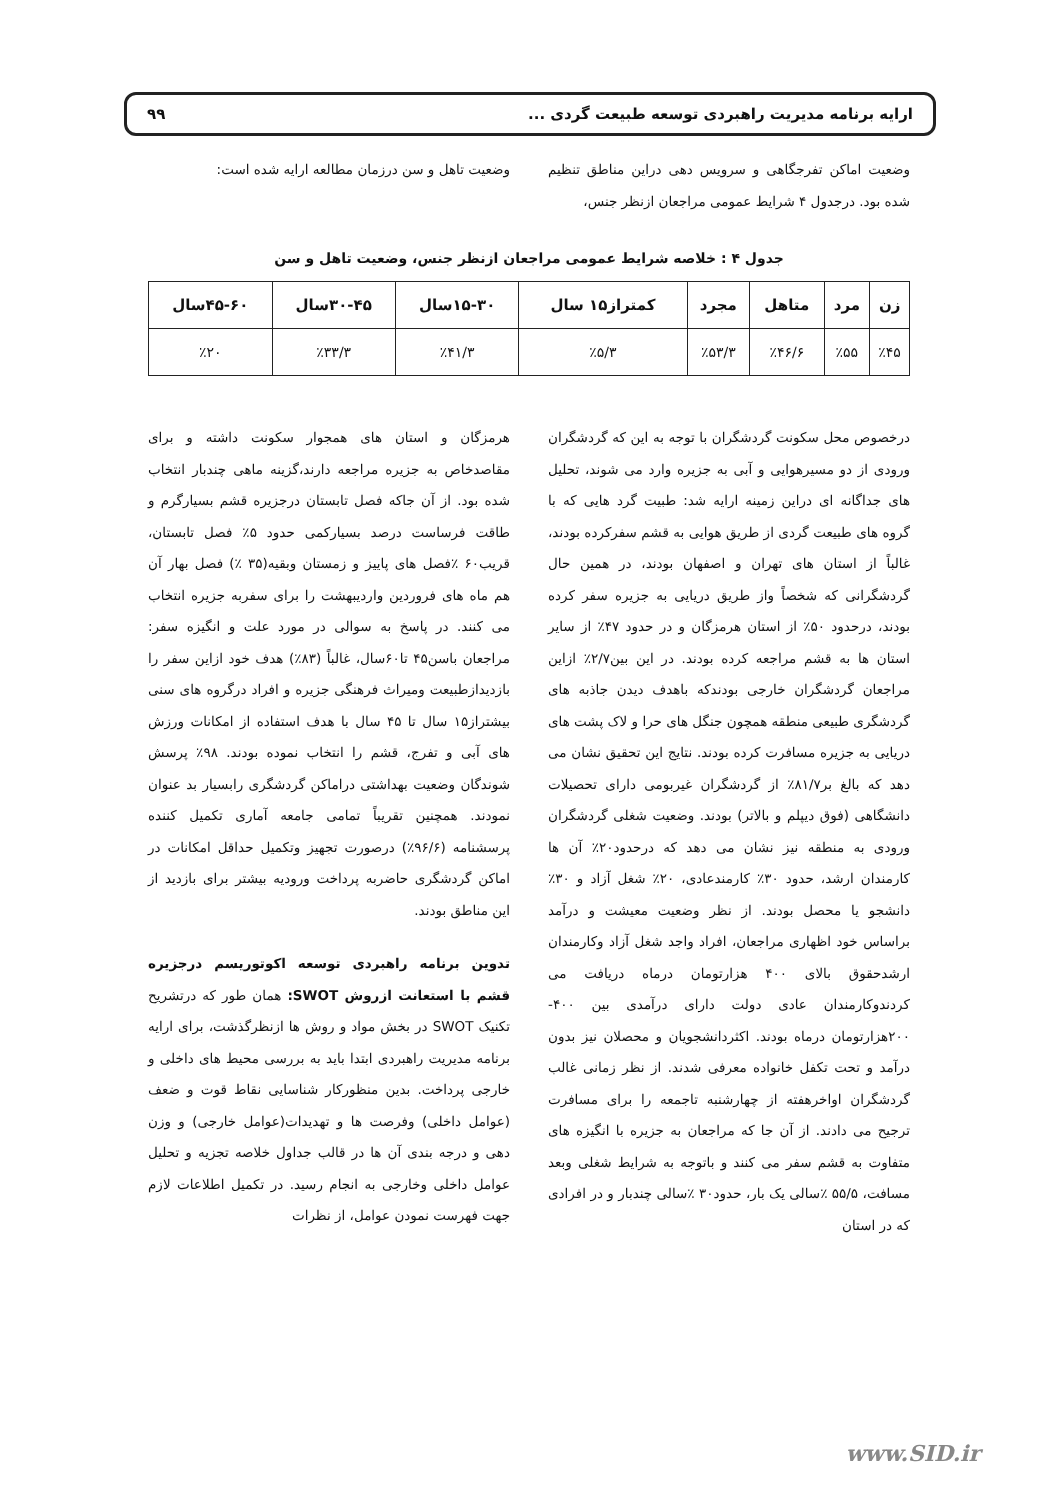ارایه برنامه مدیریت راهبردی توسعه طبیعت گردی ... ۹۹
وضعیت اماکن تفرجگاهی و سرویس دهی دراین مناطق تنظیم شده بود. درجدول ۴ شرایط عمومی مراجعان ازنظر جنس،
وضعیت تاهل و سن درزمان مطالعه ارایه شده است:
جدول ۴ : خلاصه شرایط عمومی مراجعان ازنظر جنس، وضعیت تاهل و سن
| زن | مرد | متاهل | مجرد | کمتراز۱۵ سال | ۱۵-۳۰سال | ۳۰-۴۵سال | ۴۵-۶۰سال |
| --- | --- | --- | --- | --- | --- | --- | --- |
| ٪۴۵ | ٪۵۵ | ٪۴۶/۶ | ٪۵۳/۳ | ٪۵/۳ | ٪۴۱/۳ | ٪۳۳/۳ | ٪۲۰ |
درخصوص محل سکونت گردشگران با توجه به این که گردشگران ورودی از دو مسیرهوایی و آبی به جزیره وارد می شوند، تحلیل های جداگانه ای دراین زمینه ارایه شد: طبیت گرد هایی که با گروه های طبیعت گردی از طریق هوایی به قشم سفرکرده بودند، غالباً از استان های تهران و اصفهان بودند، در همین حال گردشگرانی که شخصاً واز طریق دریایی به جزیره سفر کرده بودند، درحدود ۵۰٪ از استان هرمزگان و در حدود ۴۷٪ از سایر استان ها به قشم مراجعه کرده بودند. در این بین۲/۷٪ ازاین مراجعان گردشگران خارجی بودندکه باهدف دیدن جاذبه های گردشگری طبیعی منطقه همچون جنگل های حرا و لاک پشت های دریایی به جزیره مسافرت کرده بودند. نتایج این تحقیق نشان می دهد که بالغ بر۸۱/۷٪ از گردشگران غیربومی دارای تحصیلات دانشگاهی (فوق دیپلم و بالاتر) بودند. وضعیت شغلی گردشگران ورودی به منطقه نیز نشان می دهد که درحدود۲۰٪ آن ها کارمندان ارشد، حدود ۳۰٪ کارمندعادی، ۲۰٪ شغل آزاد و ۳۰٪ دانشجو یا محصل بودند. از نظر وضعیت معیشت و درآمد براساس خود اظهاری مراجعان، افراد واجد شغل آزاد وکارمندان ارشدحقوق بالای ۴۰۰ هزارتومان درماه دریافت می کردندوکارمندان عادی دولت دارای درآمدی بین ۴۰۰- ۲۰۰هزارتومان درماه بودند. اکثردانشجویان و محصلان نیز بدون درآمد و تحت تکفل خانواده معرفی شدند. از نظر زمانی غالب گردشگران اواخرهفته از چهارشنبه تاجمعه را برای مسافرت ترجیح می دادند. از آن جا که مراجعان به جزیره با انگیزه های متفاوت به قشم سفر می کنند و باتوجه به شرایط شغلی وبعد مسافت، ۵۵/۵ ٪سالی یک بار، حدود۳۰ ٪سالی چندبار و در افرادی که در استان
هرمزگان و استان های همجوار سکونت داشته و برای مقاصدخاص به جزیره مراجعه دارند،گزینه ماهی چندبار انتخاب شده بود. از آن جاکه فصل تابستان درجزیره قشم بسیارگرم و طاقت فرساست درصد بسیارکمی حدود ۵٪ فصل تابستان، قریب۶۰ ٪فصل های پاییز و زمستان وبقیه(۳۵ ٪) فصل بهار آن هم ماه های فروردین واردیبهشت را برای سفربه جزیره انتخاب می کنند. در پاسخ به سوالی در مورد علت و انگیزه سفر: مراجعان باسن۴۵ تا۶۰سال، غالباً (۸۳٪) هدف خود ازاین سفر را بازدیدازطبیعت ومیراث فرهنگی جزیره و افراد درگروه های سنی بیشتراز۱۵ سال تا ۴۵ سال با هدف استفاده از امکانات ورزش های آبی و تفرج، قشم را انتخاب نموده بودند. ۹۸٪ پرسش شوندگان وضعیت بهداشتی دراماکن گردشگری رابسیار بد عنوان نمودند. همچنین تقریباً تمامی جامعه آماری تکمیل کننده پرسشنامه (۹۶/۶٪) درصورت تجهیز وتکمیل حداقل امکانات در اماکن گردشگری حاضربه پرداخت ورودیه بیشتر برای بازدید از این مناطق بودند.
تدوین برنامه راهبردی توسعه اکوتوریسم درجزیره قشم با استعانت ازروش SWOT: همان طور که درتشریح تکنیک SWOT در بخش مواد و روش ها ازنظرگذشت، برای ارایه برنامه مدیریت راهبردی ابتدا باید به بررسی محیط های داخلی و خارجی پرداخت. بدین منظورکار شناسایی نقاط قوت و ضعف (عوامل داخلی) وفرصت ها و تهدیدات(عوامل خارجی) و وزن دهی و درجه بندی آن ها در قالب جداول خلاصه تجزیه و تحلیل عوامل داخلی وخارجی به انجام رسید. در تکمیل اطلاعات لازم جهت فهرست نمودن عوامل، از نظرات
www.SID.ir